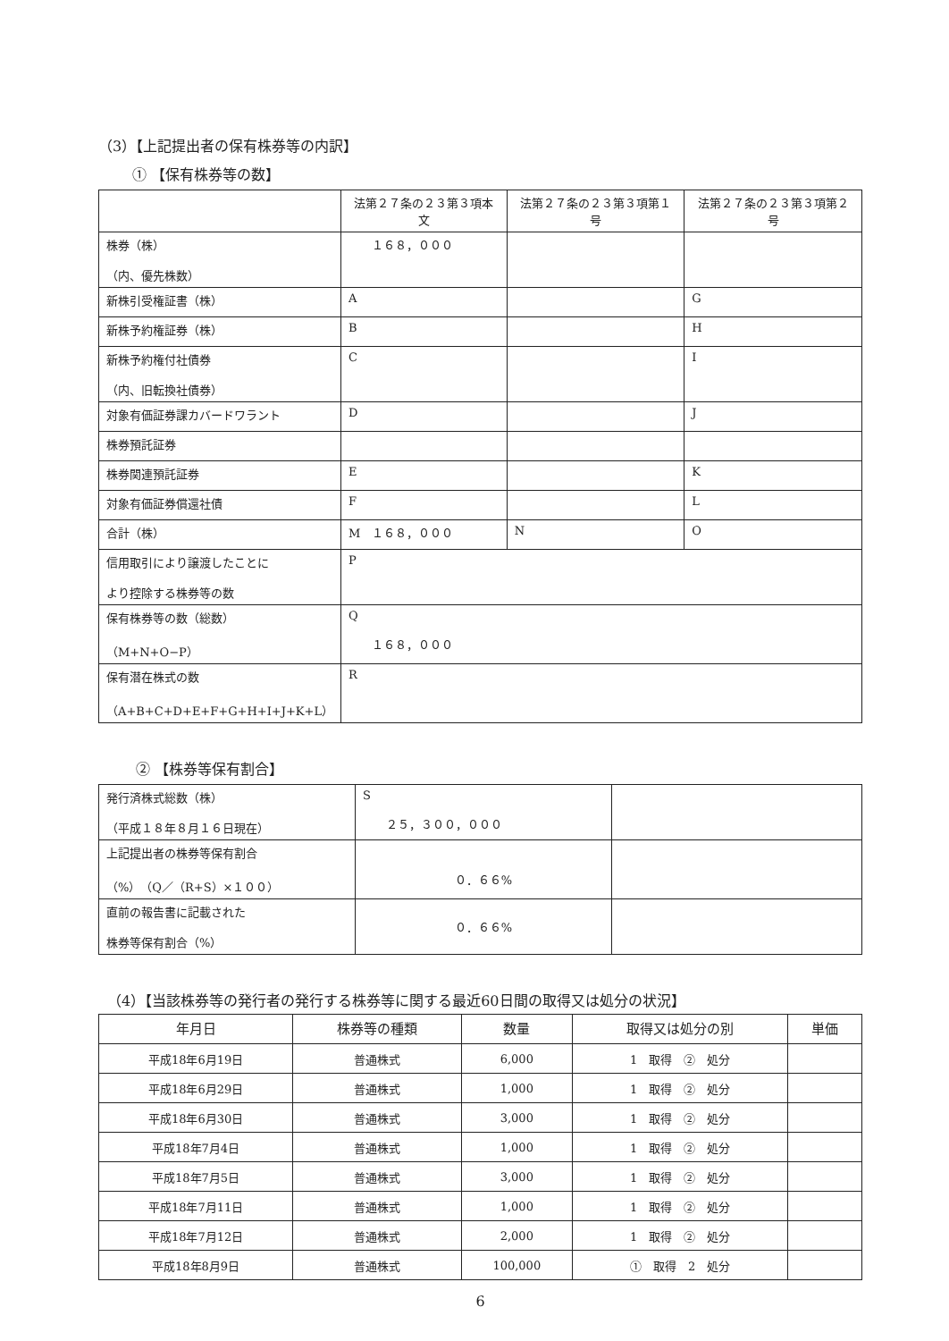（3）【上記提出者の保有株券等の内訳】
① 【保有株券等の数】
| | 法第２７条の２３第３項本文 | 法第２７条の２３第３項第１号 | 法第２７条の２３第３項第２号 |
| --- | --- | --- | --- |
| 株券（株） （内、優先株数） | １６８，０００ | | |
| 新株引受権証書（株） | A | | G |
| 新株予約権証券（株） | B | | H |
| 新株予約権付社債券 （内、旧転換社債券） | C | | I |
| 対象有価証券課カバードワラント | D | | J |
| 株券預託証券 | | | |
| 株券関連預託証券 | E | | K |
| 対象有価証券償還社債 | F | | L |
| 合計（株） | M １６８，０００ | N | O |
| 信用取引により譲渡したことに より控除する株券等の数 | P | | |
| 保有株券等の数（総数） （M+N+O−P） | Q １６８，０００ | | |
| 保有潜在株式の数 （A+B+C+D+E+F+G+H+I+J+K+L） | R | | |
② 【株券等保有割合】
| 発行済株式総数（株） （平成１８年８月１６日現在） | S ２５，３００，０００ | |
| 上記提出者の株券等保有割合 （%）（Q／（R+S）×１００） | ０．６６% | |
| 直前の報告書に記載された 株券等保有割合（%） | ０．６６% | |
（4）【当該株券等の発行者の発行する株券等に関する最近60日間の取得又は処分の状況】
| 年月日 | 株券等の種類 | 数量 | 取得又は処分の別 | 単価 |
| --- | --- | --- | --- | --- |
| 平成18年6月19日 | 普通株式 | 6,000 | 1 取得 ② 処分 | |
| 平成18年6月29日 | 普通株式 | 1,000 | 1 取得 ② 処分 | |
| 平成18年6月30日 | 普通株式 | 3,000 | 1 取得 ② 処分 | |
| 平成18年7月4日 | 普通株式 | 1,000 | 1 取得 ② 処分 | |
| 平成18年7月5日 | 普通株式 | 3,000 | 1 取得 ② 処分 | |
| 平成18年7月11日 | 普通株式 | 1,000 | 1 取得 ② 処分 | |
| 平成18年7月12日 | 普通株式 | 2,000 | 1 取得 ② 処分 | |
| 平成18年8月9日 | 普通株式 | 100,000 | ① 取得 2 処分 | |
6